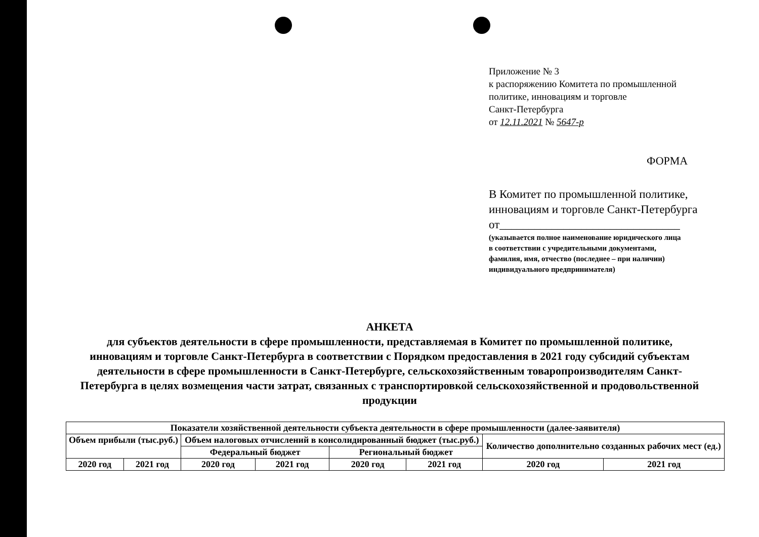Приложение № 3
к распоряжению Комитета по промышленной
политике, инновациям и торговле
Санкт-Петербурга
от 12.11.2021 № 5647-р
ФОРМА
В Комитет по промышленной политике,
инновациям и торговле Санкт-Петербурга
от_______________________________
(указывается полное наименование юридического лица
в соответствии с учредительными документами,
фамилия, имя, отчество (последнее – при наличии)
индивидуального предпринимателя)
АНКЕТА
для субъектов деятельности в сфере промышленности, представляемая в Комитет по промышленной политике, инновациям и торговле Санкт-Петербурга в соответствии с Порядком предоставления в 2021 году субсидий субъектам деятельности в сфере промышленности в Санкт-Петербурге, сельскохозяйственным товаропроизводителям Санкт-Петербурга в целях возмещения части затрат, связанных с транспортировкой сельскохозяйственной и продовольственной продукции
| Показатели хозяйственной деятельности субъекта деятельности в сфере промышленности (далее-заявителя) | | | | | | | |
| Объем прибыли (тыс.руб.) | | Объем налоговых отчислений в консолидированный бюджет (тыс.руб.) | | | | Количество дополнительно созданных рабочих мест (ед.) | |
| | | Федеральный бюджет | | Региональный бюджет | | | |
| 2020 год | 2021 год | 2020 год | 2021 год | 2020 год | 2021 год | 2020 год | 2021 год |